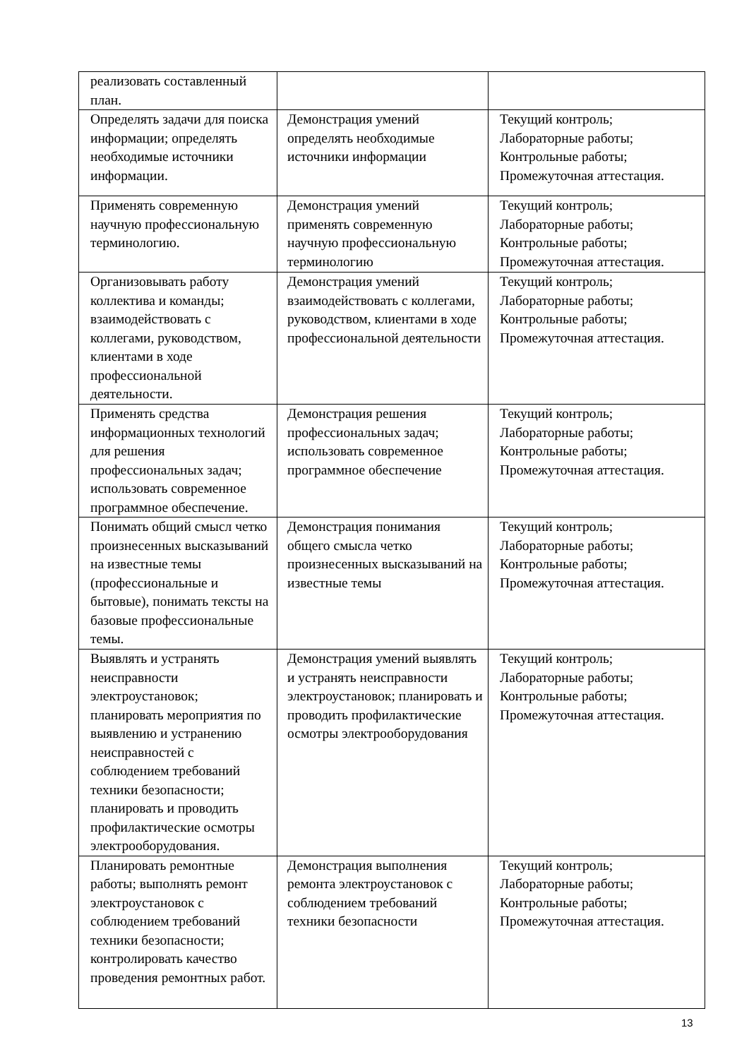| реализовать составленный план. | | |
| Определять задачи для поиска информации; определять необходимые источники информации. | Демонстрация умений определять необходимые источники информации | Текущий контроль; Лабораторные работы; Контрольные работы; Промежуточная аттестация. |
| Применять современную научную профессиональную терминологию. | Демонстрация умений применять современную научную профессиональную терминологию | Текущий контроль; Лабораторные работы; Контрольные работы; Промежуточная аттестация. |
| Организовывать работу коллектива и команды; взаимодействовать с коллегами, руководством, клиентами в ходе профессиональной деятельности. | Демонстрация умений взаимодействовать с коллегами, руководством, клиентами в ходе профессиональной деятельности | Текущий контроль; Лабораторные работы; Контрольные работы; Промежуточная аттестация. |
| Применять средства информационных технологий для решения профессиональных задач; использовать современное программное обеспечение. | Демонстрация решения профессиональных задач; использовать современное программное обеспечение | Текущий контроль; Лабораторные работы; Контрольные работы; Промежуточная аттестация. |
| Понимать общий смысл четко произнесенных высказываний на известные темы (профессиональные и бытовые), понимать тексты на базовые профессиональные темы. | Демонстрация понимания общего смысла четко произнесенных высказываний на известные темы | Текущий контроль; Лабораторные работы; Контрольные работы; Промежуточная аттестация. |
| Выявлять и устранять неисправности электроустановок; планировать мероприятия по выявлению и устранению неисправностей с соблюдением требований техники безопасности; планировать и проводить профилактические осмотры электрооборудования. | Демонстрация умений выявлять и устранять неисправности электроустановок; планировать и проводить профилактические осмотры электрооборудования | Текущий контроль; Лабораторные работы; Контрольные работы; Промежуточная аттестация. |
| Планировать ремонтные работы; выполнять ремонт электроустановок с соблюдением требований техники безопасности; контролировать качество проведения ремонтных работ. | Демонстрация выполнения ремонта электроустановок с соблюдением требований техники безопасности | Текущий контроль; Лабораторные работы; Контрольные работы; Промежуточная аттестация. |
13